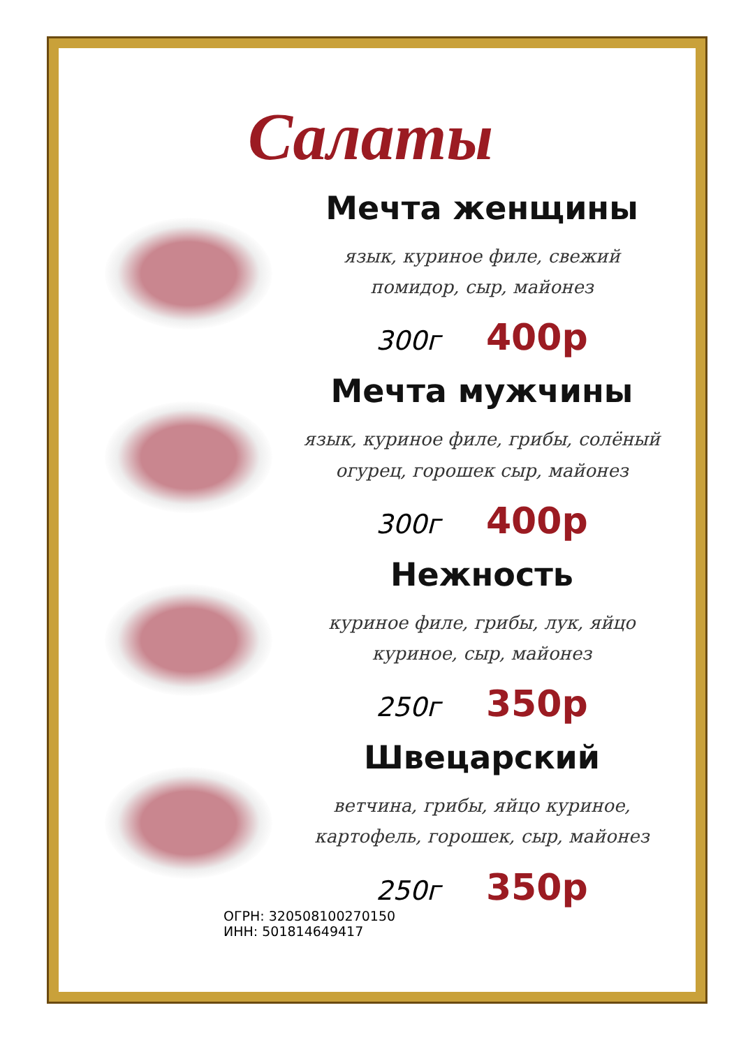Салаты
Мечта женщины
язык, куриное филе, свежий
помидор, сыр, майонез
300г 400р
Мечта мужчины
язык, куриное филе, грибы, солёный
огурец, горошек сыр, майонез
300г 400р
Нежность
куриное филе, грибы, лук, яйцо
куриное, сыр, майонез
250г 350р
Швецарский
ветчина, грибы, яйцо куриное,
картофель, горошек, сыр, майонез
250г 350р
ОГРН: 320508100270150
ИНН: 501814649417